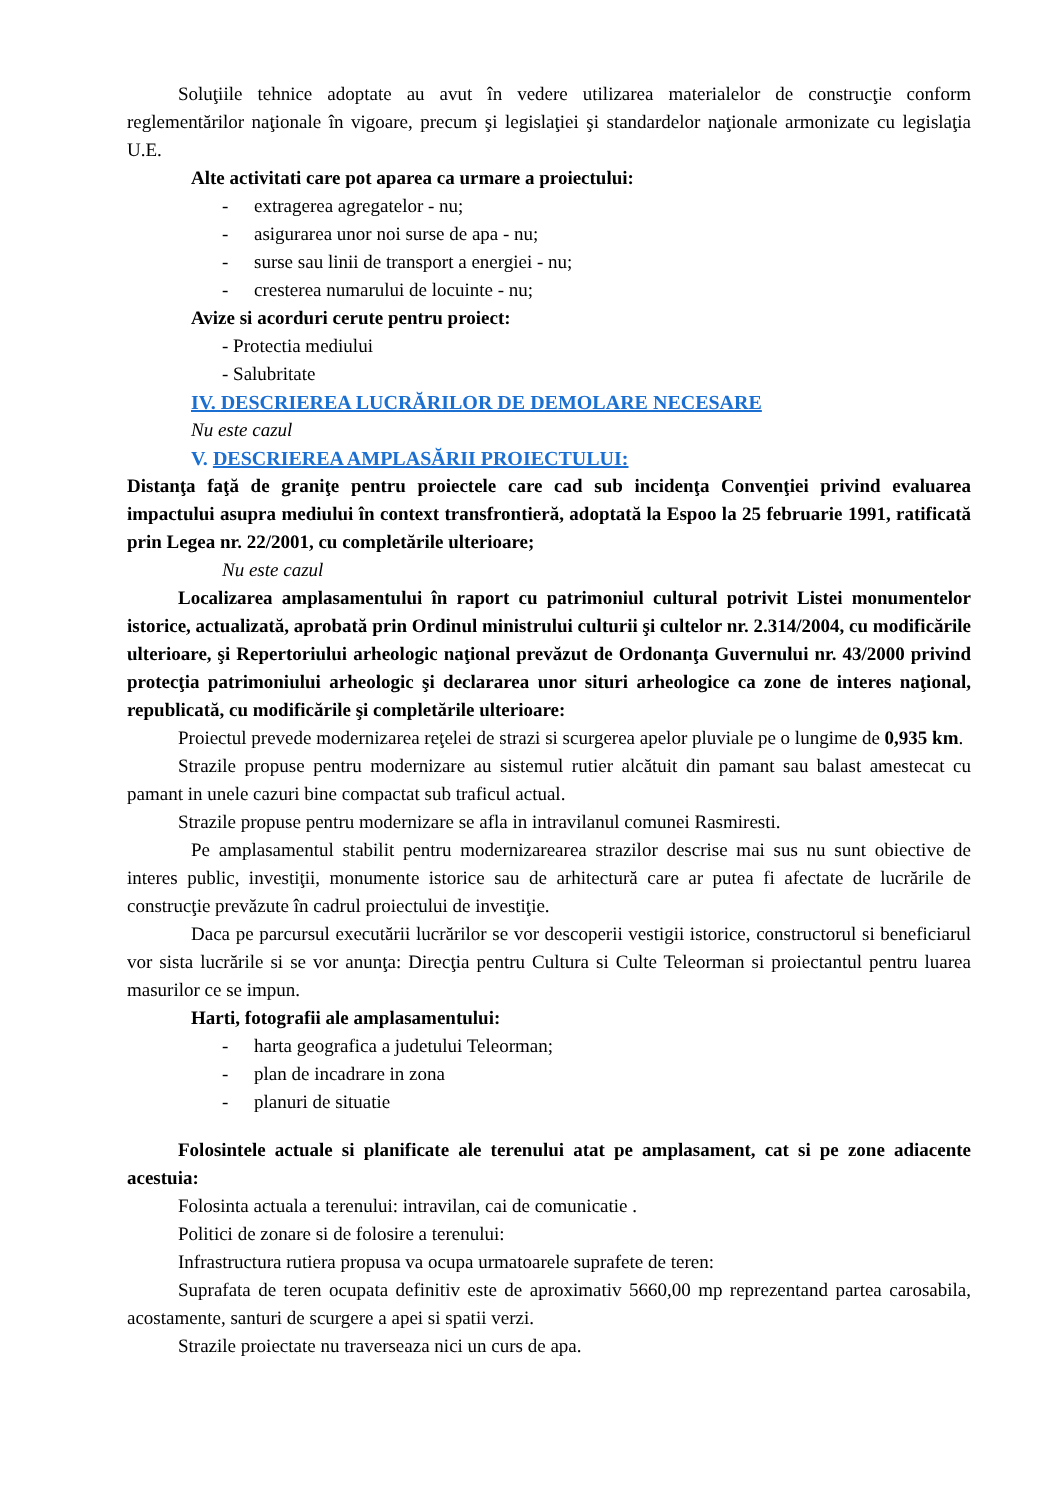Soluţiile tehnice adoptate au avut în vedere utilizarea materialelor de construcţie conform reglementărilor naţionale în vigoare, precum şi legislaţiei şi standardelor naţionale armonizate cu legislaţia U.E.
Alte activitati care pot aparea ca urmare a proiectului:
- extragerea agregatelor - nu;
- asigurarea unor noi surse de apa - nu;
- surse sau linii de transport a energiei - nu;
- cresterea numarului de locuinte - nu;
Avize si acorduri cerute pentru proiect:
- Protectia mediului
- Salubritate
IV. DESCRIEREA LUCRĂRILOR DE DEMOLARE NECESARE
Nu este cazul
V. DESCRIEREA AMPLASĂRII PROIECTULUI:
Distanţa faţă de graniţe pentru proiectele care cad sub incidenţa Convenţiei privind evaluarea impactului asupra mediului în context transfrontieră, adoptată la Espoo la 25 februarie 1991, ratificată prin Legea nr. 22/2001, cu completările ulterioare;
Nu este cazul
Localizarea amplasamentului în raport cu patrimoniul cultural potrivit Listei monumentelor istorice, actualizată, aprobată prin Ordinul ministrului culturii şi cultelor nr. 2.314/2004, cu modificările ulterioare, şi Repertoriului arheologic naţional prevăzut de Ordonanţa Guvernului nr. 43/2000 privind protecţia patrimoniului arheologic şi declararea unor situri arheologice ca zone de interes naţional, republicată, cu modificările şi completările ulterioare:
Proiectul prevede modernizarea reţelei de strazi si scurgerea apelor pluviale pe o lungime de 0,935 km.
Strazile propuse pentru modernizare au sistemul rutier alcătuit din pamant sau balast amestecat cu pamant in unele cazuri bine compactat sub traficul actual.
Strazile propuse pentru modernizare se afla in intravilanul comunei Rasmiresti.
Pe amplasamentul stabilit pentru modernizarearea strazilor descrise mai sus nu sunt obiective de interes public, investiţii, monumente istorice sau de arhitectură care ar putea fi afectate de lucrările de construcţie prevăzute în cadrul proiectului de investiţie.
Daca pe parcursul executării lucrărilor se vor descoperii vestigii istorice, constructorul si beneficiarul vor sista lucrările si se vor anunţa: Direcţia pentru Cultura si Culte Teleorman si proiectantul pentru luarea masurilor ce se impun.
Harti, fotografii ale amplasamentului:
- harta geografica a judetului Teleorman;
- plan de incadrare in zona
- planuri de situatie
Folosintele actuale si planificate ale terenului atat pe amplasament, cat si pe zone adiacente acestuia:
Folosinta actuala a terenului: intravilan, cai de comunicatie .
Politici de zonare si de folosire a terenului:
Infrastructura rutiera propusa va ocupa urmatoarele suprafete de teren:
Suprafata de teren ocupata definitiv este de aproximativ 5660,00 mp reprezentand partea carosabila, acostamente, santuri de scurgere a apei si spatii verzi.
Strazile proiectate nu traverseaza nici un curs de apa.